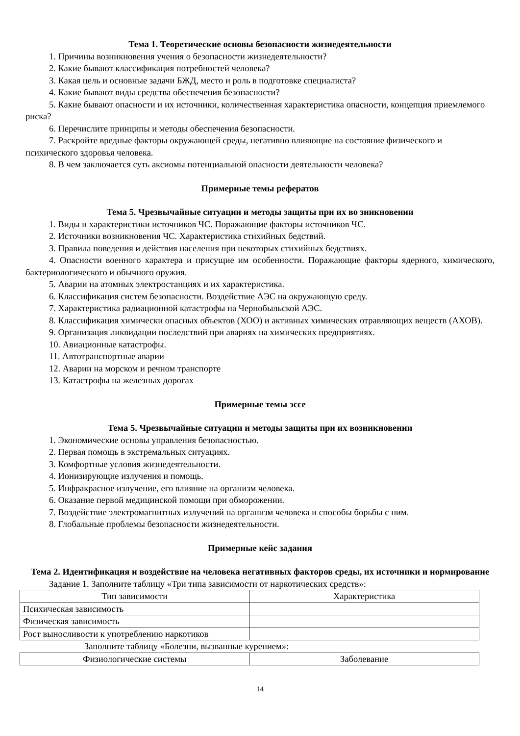Тема 1. Теоретические основы безопасности жизнедеятельности
1. Причины возникновения учения о безопасности жизнедеятельности?
2. Какие бывают классификация потребностей человека?
3. Какая цель и основные задачи БЖД, место и роль в подготовке специалиста?
4. Какие бывают виды средства обеспечения безопасности?
5. Какие бывают опасности и их источники, количественная характеристика опасности, концепция приемлемого риска?
6. Перечислите принципы и методы обеспечения безопасности.
7. Раскройте вредные факторы окружающей среды, негативно влияющие на состояние физического и психического здоровья человека.
8. В чем заключается суть аксиомы потенциальной опасности деятельности человека?
Примерные темы рефератов
Тема 5. Чрезвычайные ситуации и методы защиты при их во зникновении
1. Виды и характеристики источников ЧС. Поражающие факторы источников ЧС.
2. Источники возникновения ЧС. Характеристика стихийных бедствий.
3. Правила поведения и действия населения при некоторых стихийных бедствиях.
4. Опасности военного характера и присущие им особенности. Поражающие факторы ядерного, химического, бактериологического и обычного оружия.
5. Аварии на атомных электростанциях и их характеристика.
6. Классификация систем безопасности. Воздействие АЭС на окружающую среду.
7. Характеристика радиационной катастрофы на Чернобыльской АЭС.
8. Классификация химически опасных объектов (ХОО) и активных химических отравляющих веществ (АХОВ).
9. Организация ликвидации последствий при авариях на химических предприятиях.
10. Авиационные катастрофы.
11. Автотранспортные аварии
12. Аварии на морском и речном транспорте
13. Катастрофы на железных дорогах
Примерные темы эссе
Тема 5. Чрезвычайные ситуации и методы защиты при их возникновении
1. Экономические основы управления безопасностью.
2. Первая помощь в экстремальных ситуациях.
3. Комфортные условия жизнедеятельности.
4. Ионизирующие излучения и помощь.
5. Инфракрасное излучение, его влияние на организм человека.
6. Оказание первой медицинской помощи при обморожении.
7. Воздействие электромагнитных излучений на организм человека и способы борьбы с ним.
8. Глобальные проблемы безопасности жизнедеятельности.
Примерные кейс задания
Тема 2. Идентификация и воздействие на человека негативных факторов среды, их источники и нормирование
Задание 1. Заполните таблицу «Три типа зависимости от наркотических средств»:
| Тип зависимости | Характеристика |
| --- | --- |
| Психическая зависимость | |
| Физическая зависимость | |
| Рост выносливости к употреблению наркотиков | |
Заполните таблицу «Болезни, вызванные курением»:
| Физиологические системы | Заболевание |
| --- | --- |
14